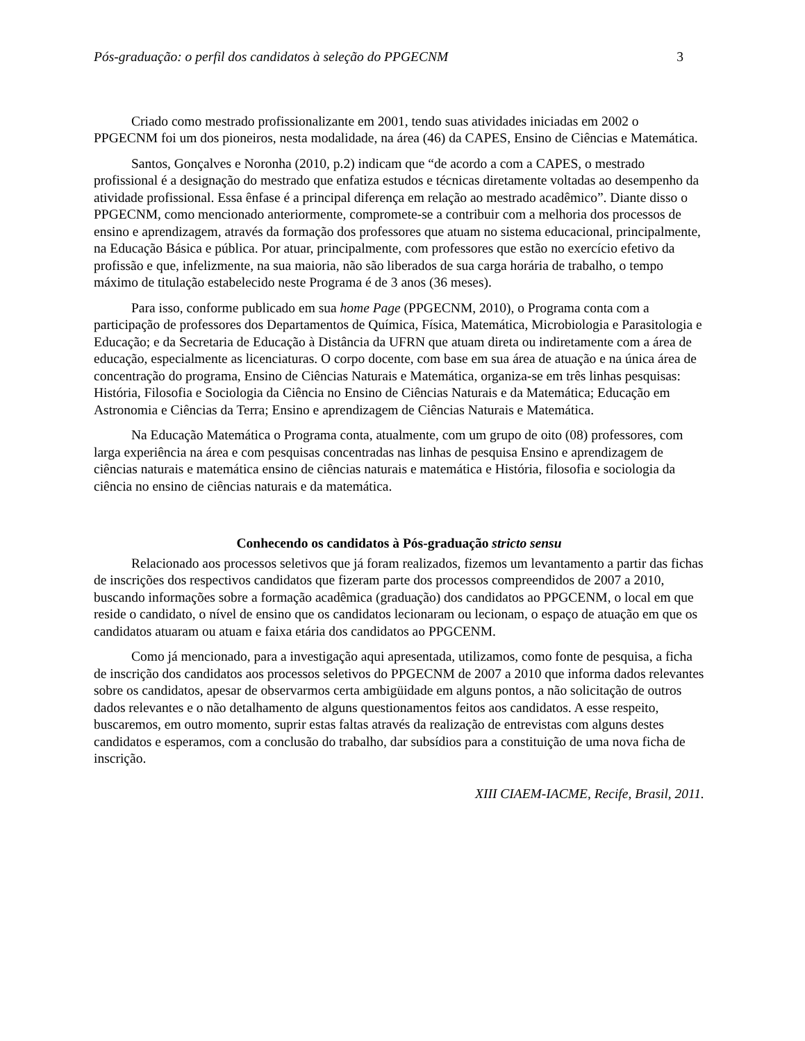Pós-graduação: o perfil dos candidatos à seleção do PPGECNM 3
Criado como mestrado profissionalizante em 2001, tendo suas atividades iniciadas em 2002 o PPGECNM foi um dos pioneiros, nesta modalidade, na área (46) da CAPES, Ensino de Ciências e Matemática.
Santos, Gonçalves e Noronha (2010, p.2) indicam que “de acordo a com a CAPES, o mestrado profissional é a designação do mestrado que enfatiza estudos e técnicas diretamente voltadas ao desempenho da atividade profissional. Essa ênfase é a principal diferença em relação ao mestrado acadêmico”. Diante disso o PPGECNM, como mencionado anteriormente, compromete-se a contribuir com a melhoria dos processos de ensino e aprendizagem, através da formação dos professores que atuam no sistema educacional, principalmente, na Educação Básica e pública. Por atuar, principalmente, com professores que estão no exercício efetivo da profissão e que, infelizmente, na sua maioria, não são liberados de sua carga horária de trabalho, o tempo máximo de titulação estabelecido neste Programa é de 3 anos (36 meses).
Para isso, conforme publicado em sua home Page (PPGECNM, 2010), o Programa conta com a participação de professores dos Departamentos de Química, Física, Matemática, Microbiologia e Parasitologia e Educação; e da Secretaria de Educação à Distância da UFRN que atuam direta ou indiretamente com a área de educação, especialmente as licenciaturas. O corpo docente, com base em sua área de atuação e na única área de concentração do programa, Ensino de Ciências Naturais e Matemática, organiza-se em três linhas pesquisas: História, Filosofia e Sociologia da Ciência no Ensino de Ciências Naturais e da Matemática; Educação em Astronomia e Ciências da Terra; Ensino e aprendizagem de Ciências Naturais e Matemática.
Na Educação Matemática o Programa conta, atualmente, com um grupo de oito (08) professores, com larga experiência na área e com pesquisas concentradas nas linhas de pesquisa Ensino e aprendizagem de ciências naturais e matemática ensino de ciências naturais e matemática e História, filosofia e sociologia da ciência no ensino de ciências naturais e da matemática.
Conhecendo os candidatos à Pós-graduação stricto sensu
Relacionado aos processos seletivos que já foram realizados, fizemos um levantamento a partir das fichas de inscrições dos respectivos candidatos que fizeram parte dos processos compreendidos de 2007 a 2010, buscando informações sobre a formação acadêmica (graduação) dos candidatos ao PPGCENM, o local em que reside o candidato, o nível de ensino que os candidatos lecionaram ou lecionam, o espaço de atuação em que os candidatos atuaram ou atuam e faixa etária dos candidatos ao PPGCENM.
Como já mencionado, para a investigação aqui apresentada, utilizamos, como fonte de pesquisa, a ficha de inscrição dos candidatos aos processos seletivos do PPGECNM de 2007 a 2010 que informa dados relevantes sobre os candidatos, apesar de observarmos certa ambigüidade em alguns pontos, a não solicitação de outros dados relevantes e o não detalhamento de alguns questionamentos feitos aos candidatos. A esse respeito, buscaremos, em outro momento, suprir estas faltas através da realização de entrevistas com alguns destes candidatos e esperamos, com a conclusão do trabalho, dar subsídios para a constituição de uma nova ficha de inscrição.
XIII CIAEM-IACME, Recife, Brasil, 2011.